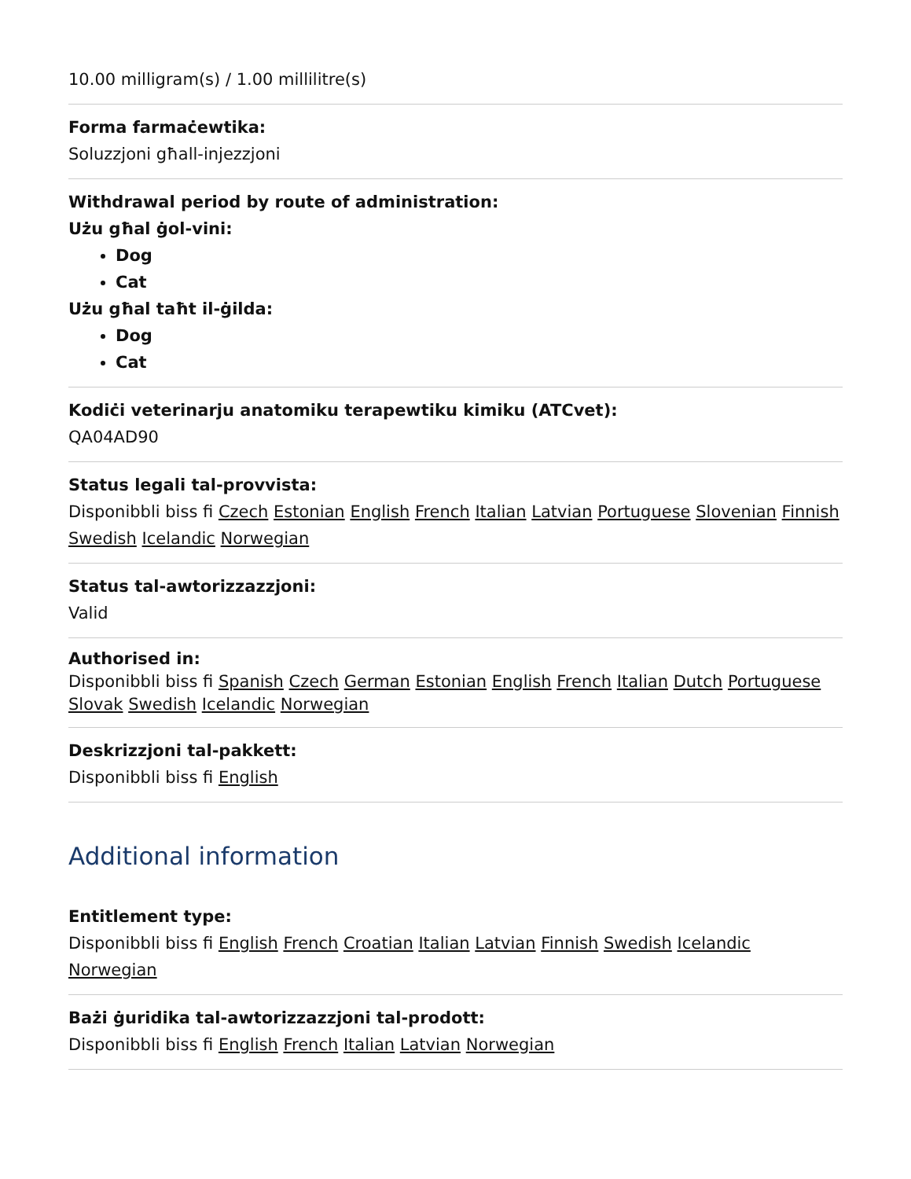10.00 milligram(s) / 1.00 millilitre(s)
Forma farmaċewtika:
Soluzzjoni għall-injezzjoni
Withdrawal period by route of administration:
Użu għal ġol-vini:
Dog
Cat
Użu għal taħt il-ġilda:
Dog
Cat
Kodiċi veterinarju anatomiku terapewtiku kimiku (ATCvet):
QA04AD90
Status legali tal-provvista:
Disponibbli biss fi Czech Estonian English French Italian Latvian Portuguese Slovenian Finnish Swedish Icelandic Norwegian
Status tal-awtorizzazzjoni:
Valid
Authorised in:
Disponibbli biss fi Spanish Czech German Estonian English French Italian Dutch Portuguese Slovak Swedish Icelandic Norwegian
Deskrizzjoni tal-pakkett:
Disponibbli biss fi English
Additional information
Entitlement type:
Disponibbli biss fi English French Croatian Italian Latvian Finnish Swedish Icelandic Norwegian
Bażi ġuridika tal-awtorizzazzjoni tal-prodott:
Disponibbli biss fi English French Italian Latvian Norwegian